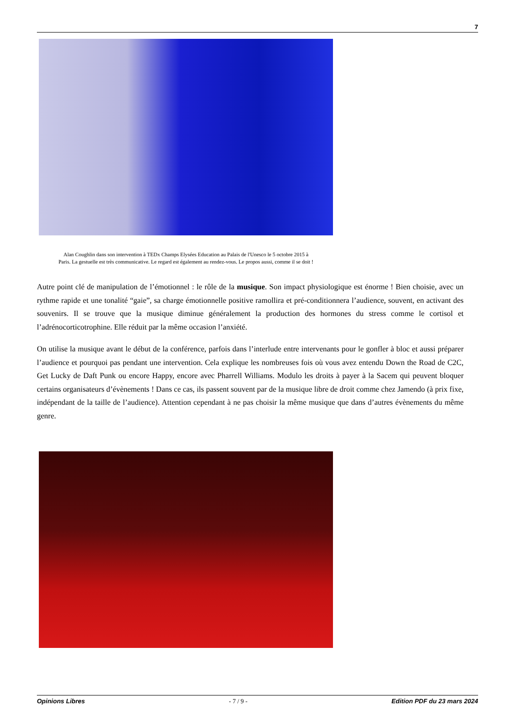7
Alan Coughlin dans son intervention à TEDx Champs Elysées Education au Palais de l'Unesco le 5 octobre 2015 à
Paris. La gestuelle est très communicative. Le regard est également au rendez-vous. Le propos aussi, comme il se doit !
Autre point clé de manipulation de l’émotionnel : le rôle de la musique. Son impact physiologique est énorme ! Bien choisie, avec un rythme rapide et une tonalité “gaie”, sa charge émotionnelle positive ramollira et pré-conditionnera l’audience, souvent, en activant des souvenirs. Il se trouve que la musique diminue généralement la production des hormones du stress comme le cortisol et l’adrénocorticotrophine. Elle réduit par la même occasion l’anxiété.
On utilise la musique avant le début de la conférence, parfois dans l’interlude entre intervenants pour le gonfler à bloc et aussi préparer l’audience et pourquoi pas pendant une intervention. Cela explique les nombreuses fois où vous avez entendu Down the Road de C2C, Get Lucky de Daft Punk ou encore Happy, encore avec Pharrell Williams. Modulo les droits à payer à la Sacem qui peuvent bloquer certains organisateurs d’évènements ! Dans ce cas, ils passent souvent par de la musique libre de droit comme chez Jamendo (à prix fixe, indépendant de la taille de l’audience). Attention cependant à ne pas choisir la même musique que dans d’autres évènements du même genre.
Opinions Libres - 7 / 9 - Edition PDF du 23 mars 2024